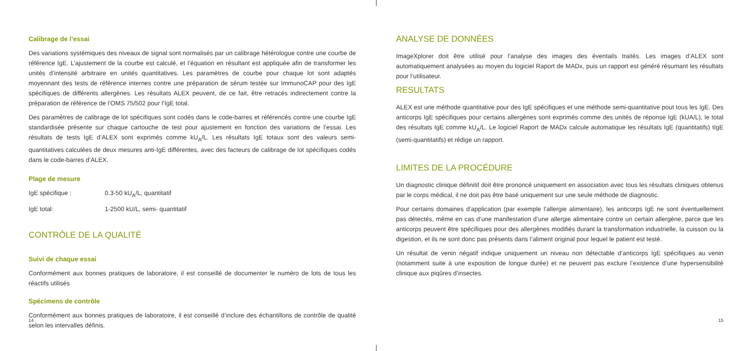Calibrage de l’essai
Des variations systémiques des niveaux de signal sont normalisés par un calibrage hétérologue contre une courbe de référence IgE. L’ajustement de la courbe est calculé, et l’équation en résultant est appliquée afin de transformer les unités d’intensité arbitraire en unités quantitatives. Les paramètres de courbe pour chaque lot sont adaptés moyennant des tests de référence internes contre une préparation de sérum testée sur ImmunoCAP pour des IgE spécifiques de différents allergènes. Les résultats ALEX peuvent, de ce fait, être retracés indirectement contre la préparation de référence de l’OMS 75/502 pour l’IgE total.
Des paramètres de calibrage de lot spécifiques sont codés dans le code-barres et référencés contre une courbe IgE standardisée présente sur chaque cartouche de test pour ajustement en fonction des variations de l’essai. Les résultats de tests IgE d’ALEX sont exprimés comme kU<sub>A</sub>/L. Les résultats IgE totaux sont des valeurs semi-quantitatives calculées de deux mesures anti-IgE différentes, avec des facteurs de calibrage de lot spécifiques codés dans le code-barres d’ALEX.
Plage de mesure
IgE spécifique : 0.3-50 kU<sub>A</sub>/L, quantitatif
IgE total: 1-2500 kU/L, semi- quantitatif
CONTRÔLE DE LA QUALITÉ
Suivi de chaque essai
Conformément aux bonnes pratiques de laboratoire, il est conseillé de documenter le numéro de lots de tous les réactifs utilisés
Spécimens de contrôle
Conformément aux bonnes pratiques de laboratoire, il est conseillé d’inclure des échantillons de contrôle de qualité selon les intervalles définis.
14
ANALYSE DE DONNÉES
ImageXplorer doit être utilisé pour l’analyse des images des éventails traités. Les images d’ALEX sont automatiquement analysées au moyen du logiciel Raport de MADx, puis un rapport est généré résumant les résultats pour l’utilisateur.
RESULTATS
ALEX est une méthode quantitative pour des IgE spécifiques et une méthode semi-quantitative pout tous les IgE. Des anticorps IgE spécifiques pour certains allergènes sont exprimés comme des unités de réponse IgE (kUA/L), le total des résultats IgE comme kU<sub>A</sub>/L. Le logiciel Raport de MADx calcule automatique les résultats IgE (quantitatifs) tIgE (semi-quantitatifs) et rédige un rapport.
LIMITES DE LA PROCÉDURE
Un diagnostic clinique définitif doit être prononcé uniquement en association avec tous les résultats cliniques obtenus par le corps médical, il ne doit pas être basé uniquement sur une seule méthode de diagnostic.
Pour certains domaines d’application (par exemple l’allergie alimentaire), les anticorps IgE ne sont éventuellement pas détectés, même en cas d’une manifestation d’une allergie alimentaire contre un certain allergène, parce que les anticorps peuvent être spécifiques pour des allergènes modifiés durant la transformation industrielle, la cuisson ou la digestion, et ils ne sont donc pas présents dans l’aliment original pour lequel le patient est testé.
Un résultat de venin négatif indique uniquement un niveau non détectable d’anticorps IgE spécifiques au venin (notamment suite à une exposition de longue durée) et ne peuvent pas exclure l’existence d’une hypersensibilité clinique aux piqûres d’insectes.
15